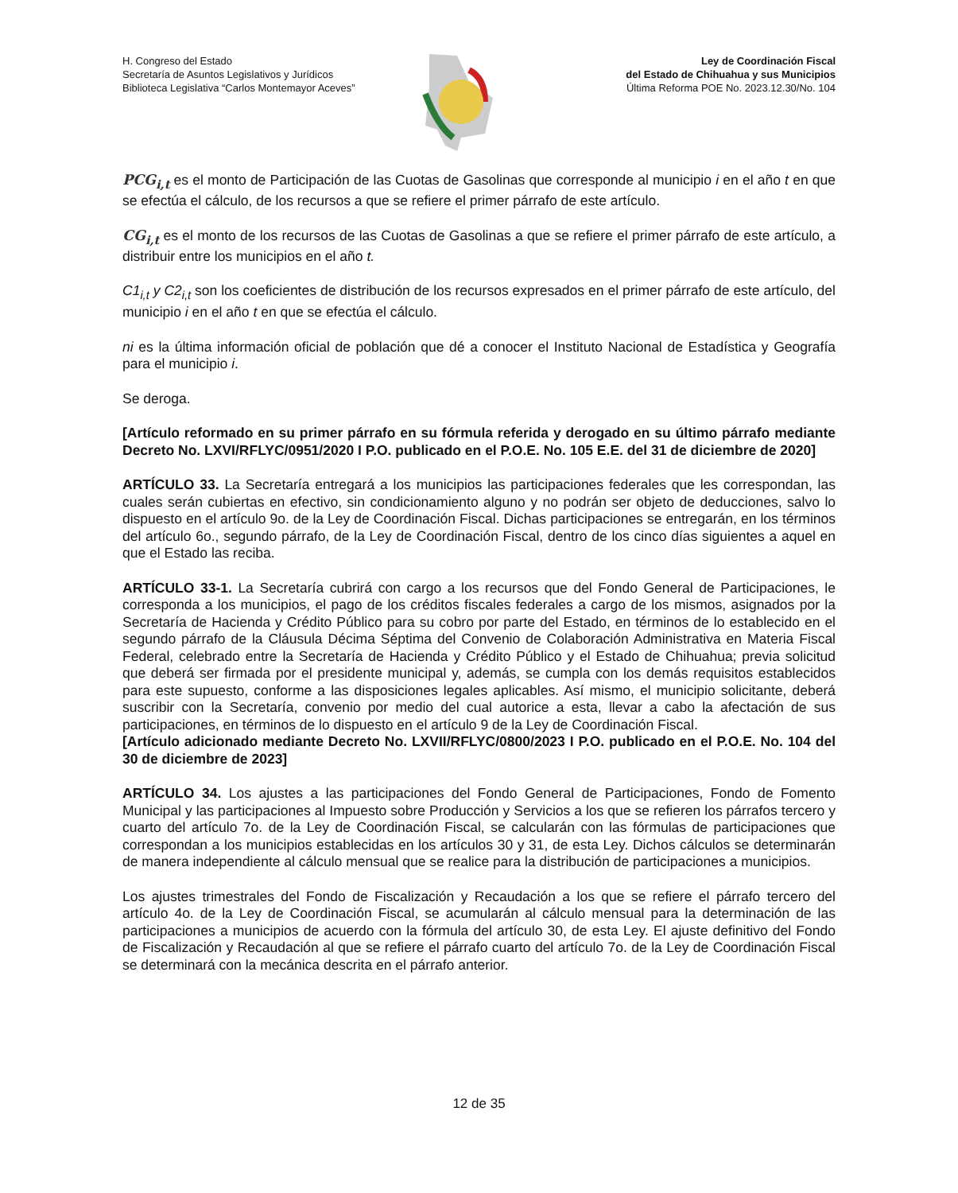H. Congreso del Estado
Secretaría de Asuntos Legislativos y Jurídicos
Biblioteca Legislativa “Carlos Montemayor Aceves”
Ley de Coordinación Fiscal
del Estado de Chihuahua y sus Municipios
Última Reforma POE No. 2023.12.30/No. 104
PCG<sub>i,t</sub> es el monto de Participación de las Cuotas de Gasolinas que corresponde al municipio i en el año t en que se efectúa el cálculo, de los recursos a que se refiere el primer párrafo de este artículo.
CG<sub>i,t</sub> es el monto de los recursos de las Cuotas de Gasolinas a que se refiere el primer párrafo de este artículo, a distribuir entre los municipios en el año t.
C1<sub>i,t</sub> y C2<sub>i,t</sub> son los coeficientes de distribución de los recursos expresados en el primer párrafo de este artículo, del municipio i en el año t en que se efectúa el cálculo.
ni es la última información oficial de población que dé a conocer el Instituto Nacional de Estadística y Geografía para el municipio i.
Se deroga.
[Artículo reformado en su primer párrafo en su fórmula referida y derogado en su último párrafo mediante Decreto No. LXVI/RFLYC/0951/2020 I P.O. publicado en el P.O.E. No. 105 E.E. del 31 de diciembre de 2020]
ARTÍCULO 33. La Secretaría entregará a los municipios las participaciones federales que les correspondan, las cuales serán cubiertas en efectivo, sin condicionamiento alguno y no podrán ser objeto de deducciones, salvo lo dispuesto en el artículo 9o. de la Ley de Coordinación Fiscal. Dichas participaciones se entregarán, en los términos del artículo 6o., segundo párrafo, de la Ley de Coordinación Fiscal, dentro de los cinco días siguientes a aquel en que el Estado las reciba.
ARTÍCULO 33-1. La Secretaría cubrirá con cargo a los recursos que del Fondo General de Participaciones, le corresponda a los municipios, el pago de los créditos fiscales federales a cargo de los mismos, asignados por la Secretaría de Hacienda y Crédito Público para su cobro por parte del Estado, en términos de lo establecido en el segundo párrafo de la Cláusula Décima Séptima del Convenio de Colaboración Administrativa en Materia Fiscal Federal, celebrado entre la Secretaría de Hacienda y Crédito Público y el Estado de Chihuahua; previa solicitud que deberá ser firmada por el presidente municipal y, además, se cumpla con los demás requisitos establecidos para este supuesto, conforme a las disposiciones legales aplicables. Así mismo, el municipio solicitante, deberá suscribir con la Secretaría, convenio por medio del cual autorice a esta, llevar a cabo la afectación de sus participaciones, en términos de lo dispuesto en el artículo 9 de la Ley de Coordinación Fiscal.
[Artículo adicionado mediante Decreto No. LXVII/RFLYC/0800/2023 I P.O. publicado en el P.O.E. No. 104 del 30 de diciembre de 2023]
ARTÍCULO 34. Los ajustes a las participaciones del Fondo General de Participaciones, Fondo de Fomento Municipal y las participaciones al Impuesto sobre Producción y Servicios a los que se refieren los párrafos tercero y cuarto del artículo 7o. de la Ley de Coordinación Fiscal, se calcularán con las fórmulas de participaciones que correspondan a los municipios establecidas en los artículos 30 y 31, de esta Ley. Dichos cálculos se determinarán de manera independiente al cálculo mensual que se realice para la distribución de participaciones a municipios.
Los ajustes trimestrales del Fondo de Fiscalización y Recaudación a los que se refiere el párrafo tercero del artículo 4o. de la Ley de Coordinación Fiscal, se acumularán al cálculo mensual para la determinación de las participaciones a municipios de acuerdo con la fórmula del artículo 30, de esta Ley. El ajuste definitivo del Fondo de Fiscalización y Recaudación al que se refiere el párrafo cuarto del artículo 7o. de la Ley de Coordinación Fiscal se determinará con la mecánica descrita en el párrafo anterior.
12 de 35